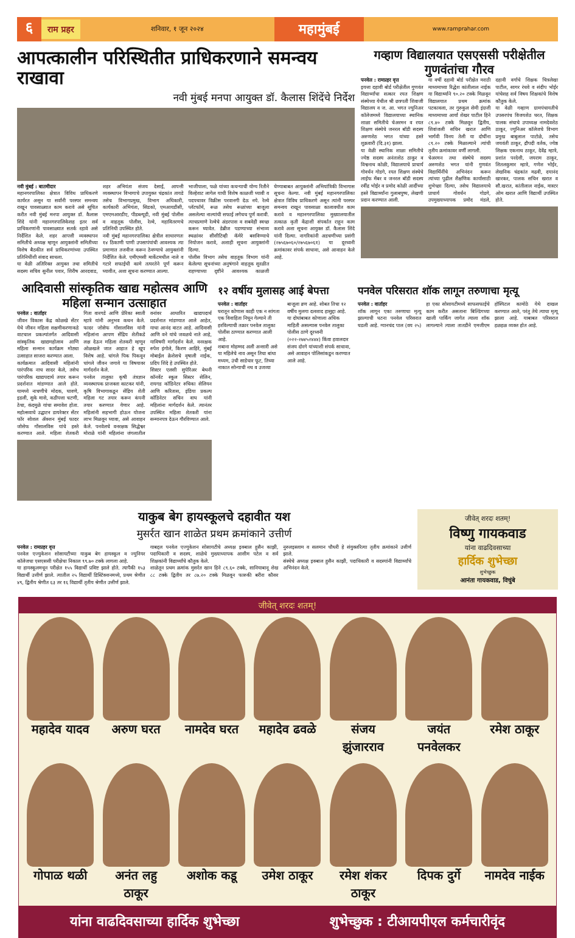६
राम प्रहर
शनिवार, १ जून २०२४
महामुंबई
www.ramprahar.com
आपत्कालीन परिस्थितीत प्राधिकरणाने समन्वय राखावा
नवी मुंबई मनपा आयुक्त डॉ. कैलास शिंदेंचे निर्देश
नवी मुंबई : बातमीदार
महानगरपालिका क्षेत्रात विविध प्राधिकरणे कार्यरत असून या सर्वांनी परस्पर समन्वय राखून पावसाळ्यात काम करावे असे सूचित करीत नवी मुंबई मनपा आयुक्त डॉ. कैलास शिंदे यांनी महानगरपालिकेसह इतर सर्व प्राधिकरणांनी पावसाळ्यात सतर्क रहावे असे निर्देशित केले. शहर आपत्ती व्यवस्थापन समितीचे अध्यक्ष म्हणून आयुक्तांनी समितीच्या विशेष बैठकीत सर्व प्राधिकरणांच्या उपस्थित प्रतिनिधींशी संवाद साधला.
या वेळी अतिरिक्त आयुक्त तथा समितीचे सदस्य सचिव सुनील पवार, शिरीष आरदवाड, शहर अभियंता संजय देसाई, आपत्ती व्यवस्थापन विभागाचे उपायुक्त चंद्रकांत तायडे तसेच विभागप्रमुख, विभाग अधिकारी, कार्यकारी अभियंता, सिडको, एमआयडीसी, एमएमआरडीए, पीडब्ल्यूडी, नवी मुंबई पोलीस व वाहतूक पोलीस, रेल्वे, महावितरणचे प्रतिनिधी उपस्थित होते.
नवी मुंबई महानगरपालिका क्षेत्रील साधारणतः १४ ठिकाणी पाणी उपसापंपांची आवश्यक त्या प्रमाणात तजवीज करून ठेवण्याचे आयुक्तांनी निर्देशित केले. एमीएमसी मार्केटमधील नाले व गटारे सफाईची कामे तत्परतेने पूर्ण करून घ्यावीत, अशा सूचना करण्यात आल्या.
भाजीपाला, फळे यांच्या कचऱ्याची योग्य रितीने विल्हेवाट लागेल याची विशेष काळजी घ्यावी व पदपथावर विक्रीस परवानगी देऊ नये. रेल्वे प्लॅटफॉर्म, रूळ तसेच रूळांच्या बाजूला असलेल्या नाल्यांची सफाई लगेचच पूर्ण करावी. त्याचप्रमाणे रेल्वेचे अंडरपास व सबवेही स्वच्छ करून घ्यावेत. डेब्रीज पडण्याच्या संभाव्य स्थळांवर सीसीटिव्ही कॅमेरे बसविण्याचे नियोजन करावे, अशाही सूचना आयुक्तांनी दिल्या.
पोलीस विभाग तसेच वाहतूक विभाग यांनी केलेल्या सूचनांच्या अनुषंगाने वाहतूक सुरळीत राहण्याच्या दृष्टीने आवश्यक काळजी घेण्याबाबत आयुक्तांनी अभियांत्रिकी विभागास सूचना केल्या. नवी मुंबई महानगरपालिका क्षेत्रात विविध प्राधिकरणे असून त्यांनी परस्पर समन्वय राखून पावसाळा कालावधीत काम करावे व महानगरपालिका मुख्यालयातील तत्काळ कृती केंद्राशी संपर्कात राहून काम करावे अशा सूचना आयुक्त डॉ. कैलास शिंदे यांनी दिल्या. नागरिकांनी अडचणीच्या प्रसंगी (२७५६७०६०/२७५६७०६१) या दूरध्वनी क्रमांकावर संपर्क साधावा, असे आवाहन केले आहे.
गव्हाण विद्यालयात एसएससी परीक्षेतील गुणवंतांचा गौरव
पनवेल : रामप्रहर वृत्त
इयत्ता दहावी बोर्ड परीक्षेतील गुणवंत विद्यार्थ्यांचा सत्कार रयत शिक्षण संस्थेच्या येथील श्री छत्रपती शिवाजी विद्यालय व ज. आ. भगत ज्युनिअर कॉलेजमध्ये विद्यालयाच्या स्थानिक शाळा समितीचे चेअरमन व रयत शिक्षण संस्थेचे जनरल बॉडी सदस्य अरुणशेठ भगत यांच्या हस्ते शुक्रवारी (दि.३१) झाला.
या वेळी स्थानिक शाळा समितीचे ज्येष्ठ सदस्य अनंताशेठ ठाकूर व विश्वनाथ कोळी, विद्यालयाचे प्राचार्य गोवर्धन गोडगे, रयत शिक्षण संस्थेचे लाईफ मेंबर व जनरल बॉडी सदस्य रवींद्र भोईर व प्रमोद कोळी आदींच्या हस्ते विद्यार्थ्यांना गुलाबपुष्प, लेखणी प्रदान करण्यात आली.
या वर्षी दहावी बोर्ड परीक्षेत मराठी माध्यमाच्या रिद्धेश कांतीलाल नाईक या विद्यार्थ्याने ९०.२० टक्के मिळवून विद्यालयात प्रथम क्रमांक पटकावला, तर गुरुकुल सेमी इंग्रजी माध्यमाच्या आर्या शेखर पाटील हिने ८९.४० टक्के मिळवून द्वितीय, शिवांजली सचिन खरात आणि भार्गवी विनय तेली या दोघींना ८९.२० टक्के मिळाल्याने त्यांची तृतीय क्रमांकावर वर्णी लागली.
चेअरमन तथा संस्थेचे सदस्य अरुणशेठ भगत यांनी गुणवंत विद्यार्थिनींचे अभिनंदन करून त्यांच्या पुढील शैक्षणिक कार्यासाठी शुभेच्छा दिल्या, तसेच विद्यालयाचे प्राचार्य गोवर्धन गोडगे, उपमुख्याध्यापक प्रमोद मंडले, दहावी वर्गाचे शिक्षक चित्रलेखा पाटील, सागर रंधवे व संदीप भोईर यांचेसह सर्व विषय शिक्षकांचे विशेष कौतुक केले.
या वेळी गव्हाण ग्रामपंचायतीचे उपसरपंच विजयशेठ घरत, शिक्षक पालक संघाचे उपाध्यक्ष नामदेवशेठ ठाकूर, ज्युनिअर कॉलेजचे विभाग प्रमुख बाबुलाल पाटोळे, तसेच जयवंती ठाकूर, द्रौपदी वर्तक, ज्येष्ठ शिक्षक एकनाथ ठाकूर, देवेंद्र म्हात्रे, प्रशांत परदेशी, जयराम ठाकूर, शितलकुमार म्हात्रे, गणेश भोईर, लेखनिक चंद्रकांत मढवी, दयानंद खारकर, पालक सचिन खरात व सौ.खरात, कांतीलाल नाईक, मास्टर ओम खरात आणि विद्यार्थी उपस्थित होते.
आदिवासी सांस्कृतिक खाद्य महोत्सव आणि महिला सन्मान उत्साहात
पनवेल : वार्ताहर
जीवन विकास केंद्र कोळखे सेंटर येथे जीवन महिला सक्षमीकरणाकडे वाटचाल प्रकल्पांतर्गत आदिवासी सांस्कृतिक खाद्यमहोत्सव आणि महिला सन्मान कार्यक्रम मोठ्या उत्साहात साजरा करण्यात आला.
कार्यक्रमात आदिवासी महिलांनी पारंपरिक नाच सादर केले, तसेच पारंपरिक खाद्यपदार्थ तयार करून प्रदर्शनात मांडण्यात आले होते. यामध्ये नाचणीचे मोदक, घावणे, इडली, सुके मासे, कडीपत्ता चटणी, ठेचा, कंदमुळे यांचा समावेश होता. महोत्सवाचे उद्घाटन डायरेक्टर सेंटर फॉर सोशल ॲक्शन मुंबई फादर जोसेफ गोंसालविस यांचे हस्ते करण्यात आले. महिला शेतकरी गिता वारगडे आणि प्रेरिका स्वाती म्हात्रे यांनी अनुभव कथन केले. फादर जोसेफ गोंसालविस यांनी महिलांना आपण सेंद्रिय शेतीकडे लक्ष देऊन महिला शेतकरी म्हणून ओळखले जात आहात हे खूप विशेष आहे. चांगले पिक पिकवून चांगले जीवन जगावे या विषयावर मार्गदर्शन केले.
पनवेल तालुका कृषी तंत्रज्ञान व्यवस्थापक प्राजक्ता काटकर यांनी, कृषि विभागाकडून सेंद्रिय शेती महिला गट तयार करून कंपनी तयार करण्यात येणार आहे. महिलांनी सहभागी होऊन योजना लाभ मिळवून घ्यावा, असे आवाहन केले. पनवेलचे वनरक्षक सिद्धेश्वर मोराळे यांनी महिलांना जंगलातील वनांवर आधारित खाद्यपदार्थ प्रदर्शनात मांडण्यात आले आहेत, याचा आनंद वाटत आहे. आदिवासी आणि वने यांचे जवळचे नाते आहे, याविषयी मार्गदर्शन केले. वनरक्षक रुपेश इंगोले, किरण आहिरे, मुंबई मोबाईल क्रेशेसचे वृषाली नाईक, प्रदिप शिंदे हे उपस्थित होते.
सिस्टर एलसी सुपेरिअर बेथनी कॉनवेंट स्कूल सिस्टर सेलिन, रायगड कॉडिनेटर रुचिका सेलियन आणि करितास, इंडिया प्रकल्प कॉडिनेटर सचिन वाघ यांनी महिलांना मार्गदर्शन केले. त्यानंतर उपस्थित महिला शेतकरी यांना सन्मानपत्र देऊन गौरविण्यात आले.
१२ वर्षीय मुलासह आई बेपत्ता
पनवेल : वार्ताहर
घरातून कोणास काही एक न सांगता एक विवाहिता निघून गेल्याने ती हरविल्याची तक्रार पनवेल तालुका पोलीस ठाण्यात करण्यात आली आहे.
शबाना मोहम्मद अली अन्सारी असे या महिलेचे नाव असून तिचा बांधा मध्यम, उंची साडेचार फूट, तिच्या नाकात सोन्याची नथ व उजव्या बाजूला व्रण आहे. सोबत तिचा १२ वर्षीय मुलगा दलशाद हासुद्दा आहे.
या दोघांबाबत कोणाला अधिक माहिती असल्यास पनवेल तालुका पोलीस ठाणे दूरध्वनी (०२२-२७४५२४४४) किंवा हवालदार संजय दोरगे यांच्याशी संपर्क साधावा, असे आवाहन पोलिसांकडून करण्यात आले आहे.
पनवेल परिसरात शॉक लागून तरुणाचा मृत्यू
पनवेल : वार्ताहर
शॉक लागून एका तरुणाचा मृत्यू झाल्याची घटना पनवेल परिसरात घडली आहे. ग्यानचंद पाल (वय २५) हा एका सोसायटीमध्ये साफसफाईचे काम करीत असताना बिल्डिंगच्या खाली पार्किंग जागेत त्याला शॉक लागल्याने त्याला तातडीने एमजीएम हॉस्पिटल कामोठे येथे दाखल करण्यात आले, परंतु तेथे त्याचा मृत्यू झाला आहे. याबाबत परिसरात हळहळ व्यक्त होत आहे.
याकुब बेग हायस्कूलचे दहावीत यश
मुसर्रत खान शाळेत प्रथम क्रमांकाने उत्तीर्ण
पनवेल : रामप्रहर वृत्त
पनवेल एज्युकेशन सोसायटीच्या याकुब बेग हायस्कूल व ज्युनियर कॉलेजचा एसएससी परीक्षेचा निकाल ९९.७० टक्के लागला आहे.
या हायस्कूलमधून परीक्षेत १५५ विद्यार्थी प्रविष्ट झाले होते. त्यापैकी १५३ विद्यार्थी उत्तीर्ण झाले. त्यातील २५ विद्यार्थी डिस्टिंक्शनमध्ये, प्रथम श्रेणीत ४९, द्वितीय श्रेणीत ६३ तर १६ विद्यार्थी तृतीय श्रेणीत उत्तीर्ण झाले.
याबद्दल पनवेल एज्युकेशन सोसायटीचे अध्यक्ष इक्बाल हुसैन काझी, पदाधिकारी व सदस्य, शाळेचे मुख्याध्यापक आसीम पटेल व सर्व शिक्षकांनी विद्यार्थ्यांचे कौतुक केले.
शाळेतून प्रथम क्रमांक मुसर्रत खान हिने ८९.६० टक्के, सानियाबानू शेख ८८ टक्के द्वितीय तर ८७.२० टक्के मिळवून फारुकी बरीरा कौसर नुरुलइस्लाम व सलमान चौधरी हे संयुक्तरित्या तृतीय क्रमांकाने उत्तीर्ण झाले.
संस्थेचे अध्यक्ष इक्बाल हुसैन काझी, पदाधिकारी व सदस्यांनी विद्यार्थ्यांचे अभिनंदन केले.
जीवेत् शरदः शतम्!
विष्णु गायकवाड
यांना वाढदिवसाच्या
हार्दिक शुभेच्छा
शुभेच्छुक
आनंता गायकवाड, विचुंबे
जीवेत् शरदः शतम्!
महादेव यादव अरुण घरत नामदेव घरत महादेव ढवळे संजय झुंजारराव जयंत पनवेलकर रमेश ठाकूर
गोपाळ थळी अनंत लहु ठाकूर अशोक कडू उमेश ठाकूर रमेश शंकर ठाकूर दिपक दुर्गे नामदेव नाईक
यांना वाढदिवसाच्या हार्दिक शुभेच्छा शुभेच्छुक : टीआयपीएल कर्मचारीवृंद